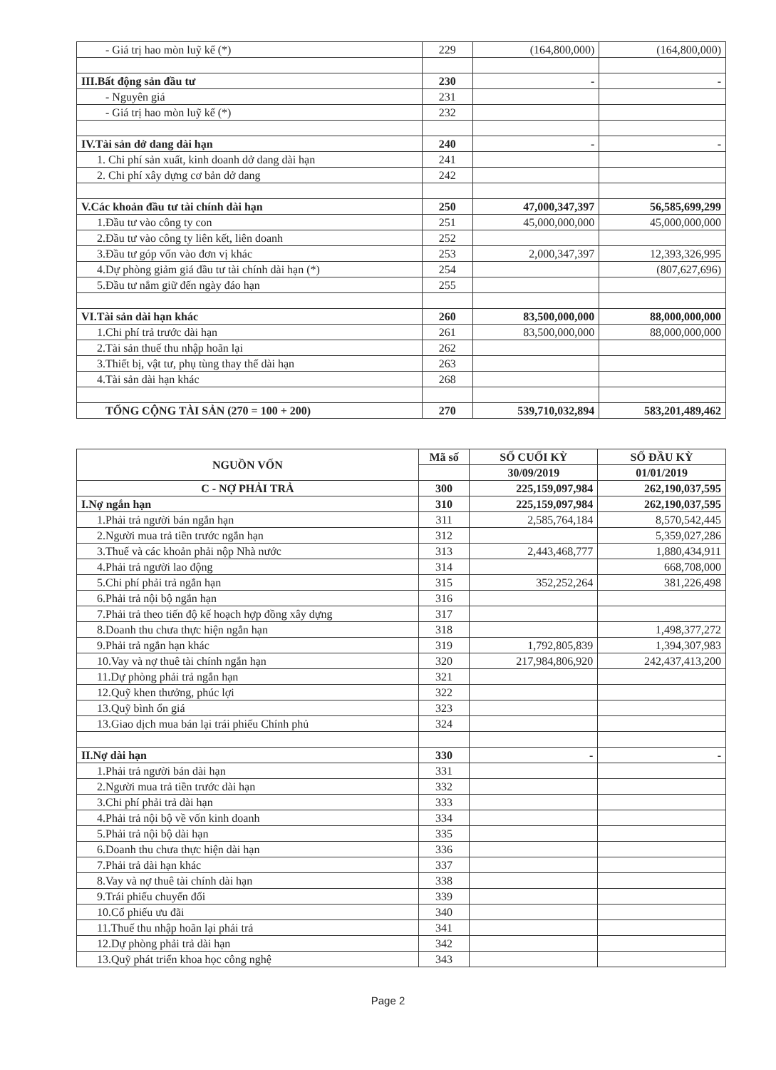| - Giá trị hao mòn luỹ kế (*) | 229 | (164,800,000) | (164,800,000) |
| III.Bất động sản đầu tư | 230 | - | - |
| - Nguyên giá | 231 | | |
| - Giá trị hao mòn luỹ kế (*) | 232 | | |
| IV.Tài sản dở dang dài hạn | 240 | - | - |
| 1. Chi phí sản xuất, kinh doanh dở dang dài hạn | 241 | | |
| 2. Chi phí xây dựng cơ bản dở dang | 242 | | |
| V.Các khoản đầu tư tài chính dài hạn | 250 | 47,000,347,397 | 56,585,699,299 |
| 1.Đầu tư vào công ty con | 251 | 45,000,000,000 | 45,000,000,000 |
| 2.Đầu tư vào công ty liên kết, liên doanh | 252 | | |
| 3.Đầu tư góp vốn vào đơn vị khác | 253 | 2,000,347,397 | 12,393,326,995 |
| 4.Dự phòng giảm giá đầu tư tài chính dài hạn (*) | 254 | | (807,627,696) |
| 5.Đầu tư nắm giữ đến ngày đáo hạn | 255 | | |
| VI.Tài sản dài hạn khác | 260 | 83,500,000,000 | 88,000,000,000 |
| 1.Chi phí trả trước dài hạn | 261 | 83,500,000,000 | 88,000,000,000 |
| 2.Tài sản thuế thu nhập hoãn lại | 262 | | |
| 3.Thiết bị, vật tư, phụ tùng thay thế dài hạn | 263 | | |
| 4.Tài sản dài hạn khác | 268 | | |
| TỔNG CỘNG TÀI SẢN (270 = 100 + 200) | 270 | 539,710,032,894 | 583,201,489,462 |
| NGUỒN VỐN | Mã số | SỐ CUỐI KỲ | SỐ ĐẦU KỲ |
| --- | --- | --- | --- |
| | | 30/09/2019 | 01/01/2019 |
| C - NỢ PHẢI TRẢ | 300 | 225,159,097,984 | 262,190,037,595 |
| I.Nợ ngắn hạn | 310 | 225,159,097,984 | 262,190,037,595 |
| 1.Phải trả người bán ngắn hạn | 311 | 2,585,764,184 | 8,570,542,445 |
| 2.Người mua trả tiền trước ngắn hạn | 312 | | 5,359,027,286 |
| 3.Thuế và các khoản phải nộp Nhà nước | 313 | 2,443,468,777 | 1,880,434,911 |
| 4.Phải trả người lao động | 314 | | 668,708,000 |
| 5.Chi phí phải trả ngắn hạn | 315 | 352,252,264 | 381,226,498 |
| 6.Phải trả nội bộ ngắn hạn | 316 | | |
| 7.Phải trả theo tiến độ kế hoạch hợp đồng xây dựng | 317 | | |
| 8.Doanh thu chưa thực hiện ngắn hạn | 318 | | 1,498,377,272 |
| 9.Phải trả ngắn hạn khác | 319 | 1,792,805,839 | 1,394,307,983 |
| 10.Vay và nợ thuê tài chính ngắn hạn | 320 | 217,984,806,920 | 242,437,413,200 |
| 11.Dự phòng phải trả ngắn hạn | 321 | | |
| 12.Quỹ khen thưởng, phúc lợi | 322 | | |
| 13.Quỹ bình ổn giá | 323 | | |
| 13.Giao dịch mua bán lại trái phiếu Chính phủ | 324 | | |
| II.Nợ dài hạn | 330 | - | - |
| 1.Phải trả người bán dài hạn | 331 | | |
| 2.Người mua trả tiền trước dài hạn | 332 | | |
| 3.Chi phí phải trả dài hạn | 333 | | |
| 4.Phải trả nội bộ về vốn kinh doanh | 334 | | |
| 5.Phải trả nội bộ dài hạn | 335 | | |
| 6.Doanh thu chưa thực hiện dài hạn | 336 | | |
| 7.Phải trả dài hạn khác | 337 | | |
| 8.Vay và nợ thuê tài chính dài hạn | 338 | | |
| 9.Trái phiếu chuyển đổi | 339 | | |
| 10.Cổ phiếu ưu đãi | 340 | | |
| 11.Thuế thu nhập hoãn lại phải trả | 341 | | |
| 12.Dự phòng phải trả dài hạn | 342 | | |
| 13.Quỹ phát triển khoa học công nghệ | 343 | | |
Page 2